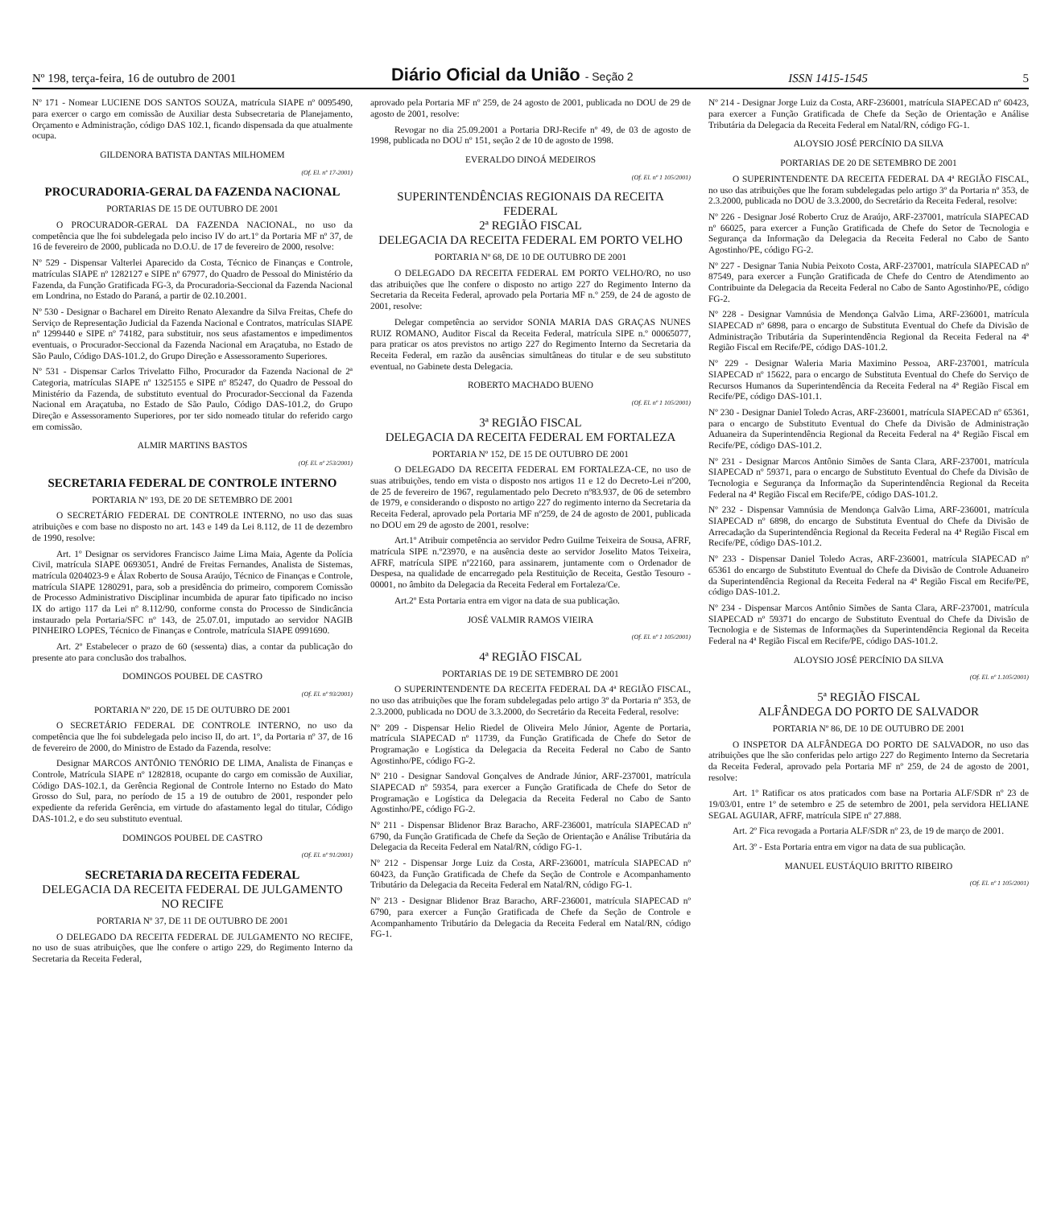Nº 198, terça-feira, 16 de outubro de 2001 Diário Oficial da União - Seção 2 ISSN 1415-1545 5
Nº 171 - Nomear LUCIENE DOS SANTOS SOUZA, matrícula SIAPE nº 0095490, para exercer o cargo em comissão de Auxiliar desta Subsecretaria de Planejamento, Orçamento e Administração, código DAS 102.1, ficando dispensada da que atualmente ocupa.
GILDENORA BATISTA DANTAS MILHOMEM
(Of. El. nº 17-2001)
PROCURADORIA-GERAL DA FAZENDA NACIONAL
PORTARIAS DE 15 DE OUTUBRO DE 2001
O PROCURADOR-GERAL DA FAZENDA NACIONAL, no uso da competência que lhe foi subdelegada pelo inciso IV do art.1º da Portaria MF nº 37, de 16 de fevereiro de 2000, publicada no D.O.U. de 17 de fevereiro de 2000, resolve:
Nº 529 - Dispensar Valterlei Aparecido da Costa, Técnico de Finanças e Controle, matrículas SIAPE nº 1282127 e SIPE nº 67977, do Quadro de Pessoal do Ministério da Fazenda, da Função Gratificada FG-3, da Procuradoria-Seccional da Fazenda Nacional em Londrina, no Estado do Paraná, a partir de 02.10.2001.
Nº 530 - Designar o Bacharel em Direito Renato Alexandre da Silva Freitas, Chefe do Serviço de Representação Judicial da Fazenda Nacional e Contratos, matrículas SIAPE nº 1299440 e SIPE nº 74182, para substituir, nos seus afastamentos e impedimentos eventuais, o Procurador-Seccional da Fazenda Nacional em Araçatuba, no Estado de São Paulo, Código DAS-101.2, do Grupo Direção e Assessoramento Superiores.
Nº 531 - Dispensar Carlos Trivelatto Filho, Procurador da Fazenda Nacional de 2ª Categoria, matrículas SIAPE nº 1325155 e SIPE nº 85247, do Quadro de Pessoal do Ministério da Fazenda, de substituto eventual do Procurador-Seccional da Fazenda Nacional em Araçatuba, no Estado de São Paulo, Código DAS-101.2, do Grupo Direção e Assessoramento Superiores, por ter sido nomeado titular do referido cargo em comissão.
ALMIR MARTINS BASTOS
(Of. El. nº 253/2001)
SECRETARIA FEDERAL DE CONTROLE INTERNO
PORTARIA Nº 193, DE 20 DE SETEMBRO DE 2001
O SECRETÁRIO FEDERAL DE CONTROLE INTERNO, no uso das suas atribuições e com base no disposto no art. 143 e 149 da Lei 8.112, de 11 de dezembro de 1990, resolve:
Art. 1º Designar os servidores Francisco Jaime Lima Maia, Agente da Polícia Civil, matrícula SIAPE 0693051, André de Freitas Fernandes, Analista de Sistemas, matrícula 0204023-9 e Álax Roberto de Sousa Araújo, Técnico de Finanças e Controle, matrícula SIAPE 1280291, para, sob a presidência do primeiro, comporem Comissão de Processo Administrativo Disciplinar incumbida de apurar fato tipificado no inciso IX do artigo 117 da Lei nº 8.112/90, conforme consta do Processo de Sindicância instaurado pela Portaria/SFC nº 143, de 25.07.01, imputado ao servidor NAGIB PINHEIRO LOPES, Técnico de Finanças e Controle, matrícula SIAPE 0991690.
Art. 2º Estabelecer o prazo de 60 (sessenta) dias, a contar da publicação do presente ato para conclusão dos trabalhos.
DOMINGOS POUBEL DE CASTRO
(Of. El. nº 93/2001)
PORTARIA Nº 220, DE 15 DE OUTUBRO DE 2001
O SECRETÁRIO FEDERAL DE CONTROLE INTERNO, no uso da competência que lhe foi subdelegada pelo inciso II, do art. 1º, da Portaria nº 37, de 16 de fevereiro de 2000, do Ministro de Estado da Fazenda, resolve:
Designar MARCOS ANTÔNIO TENÓRIO DE LIMA, Analista de Finanças e Controle, Matrícula SIAPE nº 1282818, ocupante do cargo em comissão de Auxiliar, Código DAS-102.1, da Gerência Regional de Controle Interno no Estado do Mato Grosso do Sul, para, no período de 15 a 19 de outubro de 2001, responder pelo expediente da referida Gerência, em virtude do afastamento legal do titular, Código DAS-101.2, e do seu substituto eventual.
DOMINGOS POUBEL DE CASTRO
(Of. El. nº 91/2001)
SECRETARIA DA RECEITA FEDERAL
DELEGACIA DA RECEITA FEDERAL DE JULGAMENTO NO RECIFE
PORTARIA Nº 37, DE 11 DE OUTUBRO DE 2001
O DELEGADO DA RECEITA FEDERAL DE JULGAMENTO NO RECIFE, no uso de suas atribuições, que lhe confere o artigo 229, do Regimento Interno da Secretaria da Receita Federal,
aprovado pela Portaria MF nº 259, de 24 agosto de 2001, publicada no DOU de 29 de agosto de 2001, resolve:
Revogar no dia 25.09.2001 a Portaria DRJ-Recife nº 49, de 03 de agosto de 1998, publicada no DOU nº 151, seção 2 de 10 de agosto de 1998.
EVERALDO DINOÁ MEDEIROS
(Of. El. nº 1 105/2001)
SUPERINTENDÊNCIAS REGIONAIS DA RECEITA FEDERAL
2ª REGIÃO FISCAL
DELEGACIA DA RECEITA FEDERAL EM PORTO VELHO
PORTARIA Nº 68, DE 10 DE OUTUBRO DE 2001
O DELEGADO DA RECEITA FEDERAL EM PORTO VELHO/RO, no uso das atribuições que lhe confere o disposto no artigo 227 do Regimento Interno da Secretaria da Receita Federal, aprovado pela Portaria MF n.º 259, de 24 de agosto de 2001, resolve:
Delegar competência ao servidor SONIA MARIA DAS GRAÇAS NUNES RUIZ ROMANO, Auditor Fiscal da Receita Federal, matrícula SIPE n.º 00065077, para praticar os atos previstos no artigo 227 do Regimento Interno da Secretaria da Receita Federal, em razão da ausências simultâneas do titular e de seu substituto eventual, no Gabinete desta Delegacia.
ROBERTO MACHADO BUENO
(Of. El. nº 1 105/2001)
3ª REGIÃO FISCAL
DELEGACIA DA RECEITA FEDERAL EM FORTALEZA
PORTARIA Nº 152, DE 15 DE OUTUBRO DE 2001
O DELEGADO DA RECEITA FEDERAL EM FORTALEZA-CE, no uso de suas atribuições, tendo em vista o disposto nos artigos 11 e 12 do Decreto-Lei nº200, de 25 de fevereiro de 1967, regulamentado pelo Decreto nº83.937, de 06 de setembro de 1979, e considerando o disposto no artigo 227 do regimento interno da Secretaria da Receita Federal, aprovado pela Portaria MF nº259, de 24 de agosto de 2001, publicada no DOU em 29 de agosto de 2001, resolve:
Art.1º Atribuir competência ao servidor Pedro Guilme Teixeira de Sousa, AFRF, matrícula SIPE n.º23970, e na ausência deste ao servidor Joselito Matos Teixeira, AFRF, matrícula SIPE nº22160, para assinarem, juntamente com o Ordenador de Despesa, na qualidade de encarregado pela Restituição de Receita, Gestão Tesouro - 00001, no âmbito da Delegacia da Receita Federal em Fortaleza/Ce.
Art.2º Esta Portaria entra em vigor na data de sua publicação.
JOSÉ VALMIR RAMOS VIEIRA
(Of. El. nº 1 105/2001)
4ª REGIÃO FISCAL
PORTARIAS DE 19 DE SETEMBRO DE 2001
O SUPERINTENDENTE DA RECEITA FEDERAL DA 4ª REGIÃO FISCAL, no uso das atribuições que lhe foram subdelegadas pelo artigo 3º da Portaria nº 353, de 2.3.2000, publicada no DOU de 3.3.2000, do Secretário da Receita Federal, resolve:
Nº 209 - Dispensar Helio Riedel de Oliveira Melo Júnior, Agente de Portaria, matrícula SIAPECAD nº 11739, da Função Gratificada de Chefe do Setor de Programação e Logística da Delegacia da Receita Federal no Cabo de Santo Agostinho/PE, código FG-2.
Nº 210 - Designar Sandoval Gonçalves de Andrade Júnior, ARF-237001, matrícula SIAPECAD nº 59354, para exercer a Função Gratificada de Chefe do Setor de Programação e Logística da Delegacia da Receita Federal no Cabo de Santo Agostinho/PE, código FG-2.
Nº 211 - Dispensar Blidenor Braz Baracho, ARF-236001, matrícula SIAPECAD nº 6790, da Função Gratificada de Chefe da Seção de Orientação e Análise Tributária da Delegacia da Receita Federal em Natal/RN, código FG-1.
Nº 212 - Dispensar Jorge Luiz da Costa, ARF-236001, matrícula SIAPECAD nº 60423, da Função Gratificada de Chefe da Seção de Controle e Acompanhamento Tributário da Delegacia da Receita Federal em Natal/RN, código FG-1.
Nº 213 - Designar Blidenor Braz Baracho, ARF-236001, matrícula SIAPECAD nº 6790, para exercer a Função Gratificada de Chefe da Seção de Controle e Acompanhamento Tributário da Delegacia da Receita Federal em Natal/RN, código FG-1.
Nº 214 - Designar Jorge Luiz da Costa, ARF-236001, matrícula SIAPECAD nº 60423, para exercer a Função Gratificada de Chefe da Seção de Orientação e Análise Tributária da Delegacia da Receita Federal em Natal/RN, código FG-1.
ALOYSIO JOSÉ PERCÍNIO DA SILVA
PORTARIAS DE 20 DE SETEMBRO DE 2001
O SUPERINTENDENTE DA RECEITA FEDERAL DA 4ª REGIÃO FISCAL, no uso das atribuições que lhe foram subdelegadas pelo artigo 3º da Portaria nº 353, de 2.3.2000, publicada no DOU de 3.3.2000, do Secretário da Receita Federal, resolve:
Nº 226 - Designar José Roberto Cruz de Araújo, ARF-237001, matrícula SIAPECAD nº 66025, para exercer a Função Gratificada de Chefe do Setor de Tecnologia e Segurança da Informação da Delegacia da Receita Federal no Cabo de Santo Agostinho/PE, código FG-2.
Nº 227 - Designar Tania Nubia Peixoto Costa, ARF-237001, matrícula SIAPECAD nº 87549, para exercer a Função Gratificada de Chefe do Centro de Atendimento ao Contribuinte da Delegacia da Receita Federal no Cabo de Santo Agostinho/PE, código FG-2.
Nº 228 - Designar Vamnúsia de Mendonça Galvão Lima, ARF-236001, matrícula SIAPECAD nº 6898, para o encargo de Substituta Eventual do Chefe da Divisão de Administração Tributária da Superintendência Regional da Receita Federal na 4ª Região Fiscal em Recife/PE, código DAS-101.2.
Nº 229 - Designar Waleria Maria Maximino Pessoa, ARF-237001, matrícula SIAPECAD nº 15622, para o encargo de Substituta Eventual do Chefe do Serviço de Recursos Humanos da Superintendência da Receita Federal na 4ª Região Fiscal em Recife/PE, código DAS-101.1.
Nº 230 - Designar Daniel Toledo Acras, ARF-236001, matrícula SIAPECAD nº 65361, para o encargo de Substituto Eventual do Chefe da Divisão de Administração Aduaneira da Superintendência Regional da Receita Federal na 4ª Região Fiscal em Recife/PE, código DAS-101.2.
Nº 231 - Designar Marcos Antônio Simões de Santa Clara, ARF-237001, matrícula SIAPECAD nº 59371, para o encargo de Substituto Eventual do Chefe da Divisão de Tecnologia e Segurança da Informação da Superintendência Regional da Receita Federal na 4ª Região Fiscal em Recife/PE, código DAS-101.2.
Nº 232 - Dispensar Vamnúsia de Mendonça Galvão Lima, ARF-236001, matrícula SIAPECAD nº 6898, do encargo de Substituta Eventual do Chefe da Divisão de Arrecadação da Superintendência Regional da Receita Federal na 4ª Região Fiscal em Recife/PE, código DAS-101.2.
Nº 233 - Dispensar Daniel Toledo Acras, ARF-236001, matrícula SIAPECAD nº 65361 do encargo de Substituto Eventual do Chefe da Divisão de Controle Aduaneiro da Superintendência Regional da Receita Federal na 4ª Região Fiscal em Recife/PE, código DAS-101.2.
Nº 234 - Dispensar Marcos Antônio Simões de Santa Clara, ARF-237001, matrícula SIAPECAD nº 59371 do encargo de Substituto Eventual do Chefe da Divisão de Tecnologia e de Sistemas de Informações da Superintendência Regional da Receita Federal na 4ª Região Fiscal em Recife/PE, código DAS-101.2.
ALOYSIO JOSÉ PERCÍNIO DA SILVA
(Of. El. nº 1.105/2001)
5ª REGIÃO FISCAL
ALFÂNDEGA DO PORTO DE SALVADOR
PORTARIA Nº 86, DE 10 DE OUTUBRO DE 2001
O INSPETOR DA ALFÂNDEGA DO PORTO DE SALVADOR, no uso das atribuições que lhe são conferidas pelo artigo 227 do Regimento Interno da Secretaria da Receita Federal, aprovado pela Portaria MF nº 259, de 24 de agosto de 2001, resolve:
Art. 1º Ratificar os atos praticados com base na Portaria ALF/SDR nº 23 de 19/03/01, entre 1º de setembro e 25 de setembro de 2001, pela servidora HELIANE SEGAL AGUIAR, AFRF, matrícula SIPE nº 27.888.
Art. 2º Fica revogada a Portaria ALF/SDR nº 23, de 19 de março de 2001.
Art. 3º - Esta Portaria entra em vigor na data de sua publicação.
MANUEL EUSTÁQUIO BRITTO RIBEIRO
(Of. El. nº 1 105/2001)